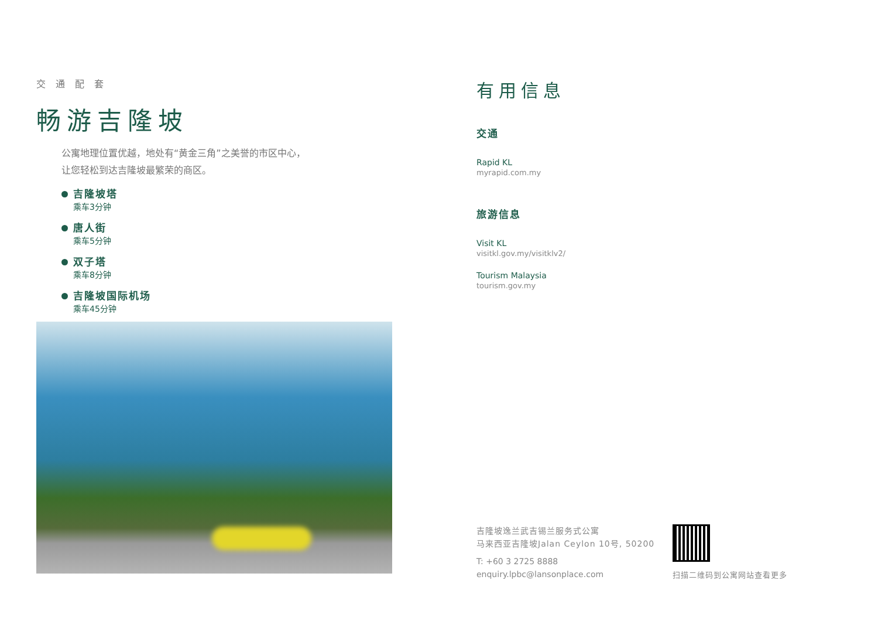交 通 配 套
畅游吉隆坡
公寓地理位置优越，地处有“黄金三角”之美誉的市区中心，
让您轻松到达吉隆坡最繁荣的商区。
吉隆坡塔
乘车3分钟
唐人街
乘车5分钟
双子塔
乘车8分钟
吉隆坡国际机场
乘车45分钟
有用信息
交通
Rapid KL
myrapid.com.my
旅游信息
Visit KL
visitkl.gov.my/visitklv2/
Tourism Malaysia
tourism.gov.my
吉隆坡逸兰武吉锡兰服务式公寓
马来西亚吉隆坡Jalan Ceylon 10号, 50200
T: +60 3 2725 8888
enquiry.lpbc@lansonplace.com
扫描二维码到公寓网站查看更多